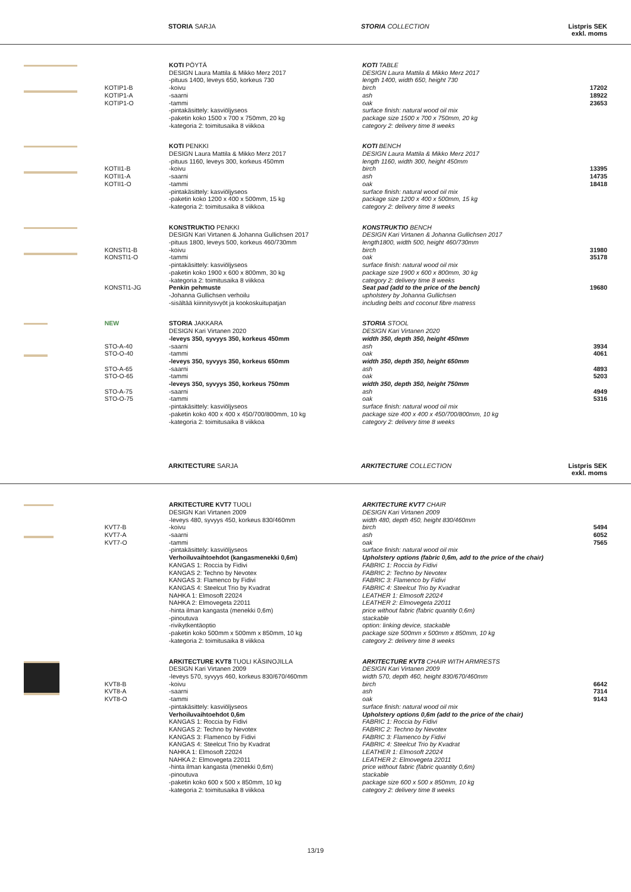STORIA SARJA
STORIA COLLECTION
Listpris SEK
exkl. moms
| | KOTIP1-B KOTIP1-A KOTIP1-O | KOTI PÖYTÄ DESIGN Laura Mattila & Mikko Merz 2017 -pituus 1400, leveys 650, korkeus 730 -koivu -saarni -tammi -pintakäsittely: kasviöljyseos -paketin koko 1500 x 700 x 750mm, 20 kg -kategoria 2: toimitusaika 8 viikkoa | KOTI TABLE DESIGN Laura Mattila & Mikko Merz 2017 length 1400, width 650, height 730 birch ash oak surface finish: natural wood oil mix package size 1500 x 700 x 750mm, 20 kg category 2: delivery time 8 weeks | 17202 18922 23653 |
| | KOTII1-B KOTII1-A KOTII1-O | KOTI PENKKI DESIGN Laura Mattila & Mikko Merz 2017 -pituus 1160, leveys 300, korkeus 450mm -koivu -saarni -tammi -pintakäsittely: kasviöljyseos -paketin koko 1200 x 400 x 500mm, 15 kg -kategoria 2: toimitusaika 8 viikkoa | KOTI BENCH DESIGN Laura Mattila & Mikko Merz 2017 length 1160, width 300, height 450mm birch ash oak surface finish: natural wood oil mix package size 1200 x 400 x 500mm, 15 kg category 2: delivery time 8 weeks | 13395 14735 18418 |
| | KONSTI1-B KONSTI1-O KONSTI1-JG | KONSTRUKTIO PENKKI DESIGN Kari Virtanen & Johanna Gullichsen 2017 -pituus 1800, leveys 500, korkeus 460/730mm -koivu -tammi -pintakäsittely: kasviöljyseos -paketin koko 1900 x 600 x 800mm, 30 kg -kategoria 2: toimitusaika 8 viikkoa Penkin pehmuste -Johanna Gullichsen verhoilu -sisältää kiinnitysvyöt ja kookoskuitupatjan | KONSTRUKTIO BENCH DESIGN Kari Virtanen & Johanna Gullichsen 2017 length1800, width 500, height 460/730mm birch oak surface finish: natural wood oil mix package size 1900 x 600 x 800mm, 30 kg category 2: delivery time 8 weeks Seat pad (add to the price of the bench) upholstery by Johanna Gullichsen including belts and coconut fibre matress | 31980 35178 19680 |
| | NEW STO-A-40 STO-O-40 STO-A-65 STO-O-65 STO-A-75 STO-O-75 | STORIA JAKKARA DESIGN Kari Virtanen 2020 -leveys 350, syvyys 350, korkeus 450mm -saarni -tammi -leveys 350, syvyys 350, korkeus 650mm -saarni -tammi -leveys 350, syvyys 350, korkeus 750mm -saarni -tammi -pintakäsittely: kasviöljyseos -paketin koko 400 x 400 x 450/700/800mm, 10 kg -kategoria 2: toimitusaika 8 viikkoa | STORIA STOOL DESIGN Kari Virtanen 2020 width 350, depth 350, height 450mm ash oak width 350, depth 350, height 650mm ash oak width 350, depth 350, height 750mm ash oak surface finish: natural wood oil mix package size 400 x 400 x 450/700/800mm, 10 kg category 2: delivery time 8 weeks | 3934 4061 4893 5203 4949 5316 |
ARKITECTURE SARJA
ARKITECTURE COLLECTION
Listpris SEK
exkl. moms
| | KVT7-B KVT7-A KVT7-O | ARKITECTURE KVT7 TUOLI DESIGN Kari Virtanen 2009 -leveys 480, syvyys 450, korkeus 830/460mm -koivu -saarni -tammi -pintakäsittely: kasviöljyseos Verhoiluvaihtoehdot (kangasmenekki 0,6m) KANGAS 1: Roccia by Fidivi KANGAS 2: Techno by Nevotex KANGAS 3: Flamenco by Fidivi KANGAS 4: Steelcut Trio by Kvadrat NAHKA 1: Elmosoft 22024 NAHKA 2: Elmovegeta 22011 -hinta ilman kangasta (menekki 0,6m) -pinoutuva -rivikytkentäoptio -paketin koko 500mm x 500mm x 850mm, 10 kg -kategoria 2: toimitusaika 8 viikkoa | ARKITECTURE KVT7 CHAIR DESIGN Kari Virtanen 2009 width 480, depth 450, height 830/460mm birch ash oak surface finish: natural wood oil mix Upholstery options (fabric 0,6m, add to the price of the chair) FABRIC 1: Roccia by Fidivi FABRIC 2: Techno by Nevotex FABRIC 3: Flamenco by Fidivi FABRIC 4: Steelcut Trio by Kvadrat LEATHER 1: Elmosoft 22024 LEATHER 2: Elmovegeta 22011 price without fabric (fabric quantity 0,6m) stackable option: linking device, stackable package size 500mm x 500mm x 850mm, 10 kg category 2: delivery time 8 weeks | 5494 6052 7565 |
| | KVT8-B KVT8-A KVT8-O | ARKITECTURE KVT8 TUOLI KÄSINOJILLA DESIGN Kari Virtanen 2009 -leveys 570, syvyys 460, korkeus 830/670/460mm -koivu -saarni -tammi -pintakäsittely: kasviöljyseos Verhoiluvaihtoehdot 0,6m KANGAS 1: Roccia by Fidivi KANGAS 2: Techno by Nevotex KANGAS 3: Flamenco by Fidivi KANGAS 4: Steelcut Trio by Kvadrat NAHKA 1: Elmosoft 22024 NAHKA 2: Elmovegeta 22011 -hinta ilman kangasta (menekki 0,6m) -pinoutuva -paketin koko 600 x 500 x 850mm, 10 kg -kategoria 2: toimitusaika 8 viikkoa | ARKITECTURE KVT8 CHAIR WITH ARMRESTS DESIGN Kari Virtanen 2009 width 570, depth 460, height 830/670/460mm birch ash oak surface finish: natural wood oil mix Upholstery options 0,6m (add to the price of the chair) FABRIC 1: Roccia by Fidivi FABRIC 2: Techno by Nevotex FABRIC 3: Flamenco by Fidivi FABRIC 4: Steelcut Trio by Kvadrat LEATHER 1: Elmosoft 22024 LEATHER 2: Elmovegeta 22011 price without fabric (fabric quantity 0,6m) stackable package size 600 x 500 x 850mm, 10 kg category 2: delivery time 8 weeks | 6642 7314 9143 |
13/19